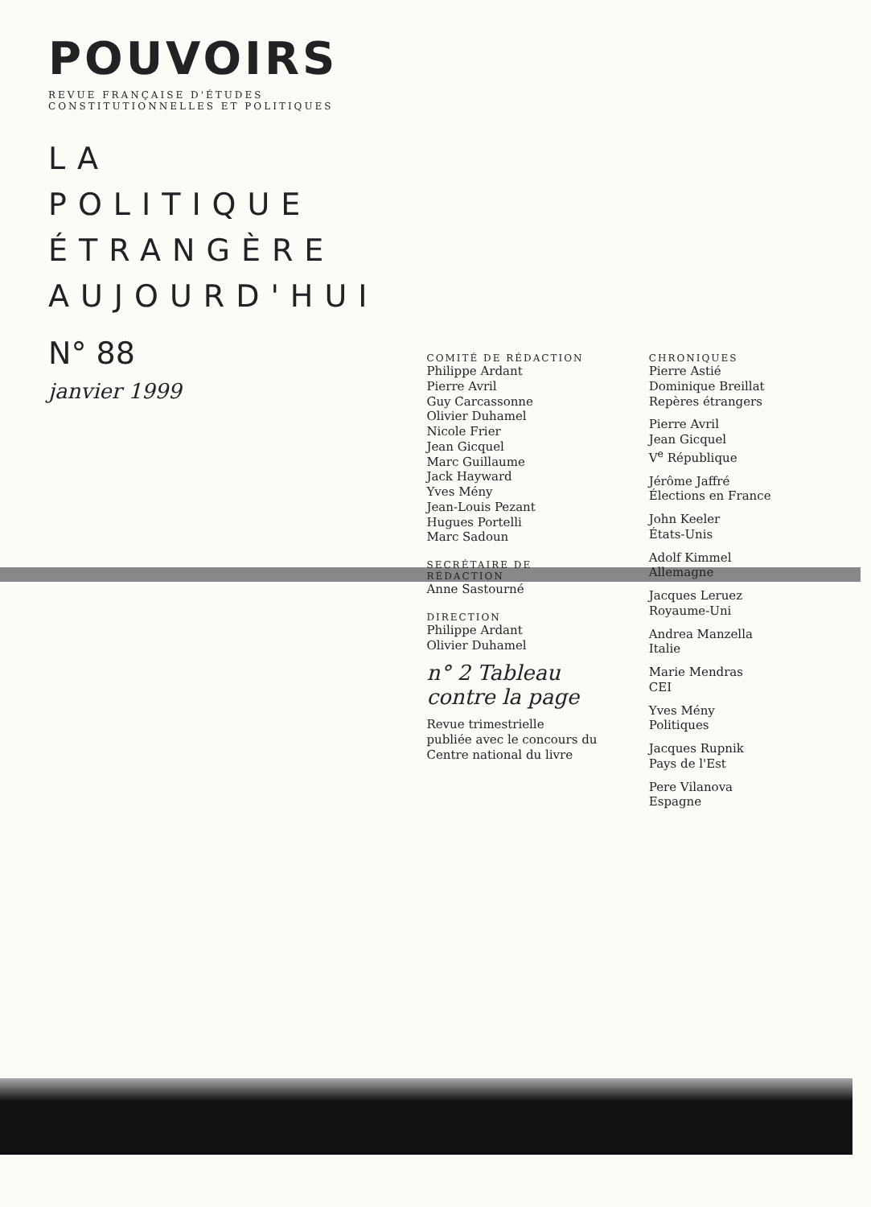POUVOIRS
REVUE FRANÇAISE D'ÉTUDES CONSTITUTIONNELLES ET POLITIQUES
LA POLITIQUE
ÉTRANGÈRE
AUJOURD'HUI
N° 88
janvier 1999
COMITÉ DE RÉDACTION
Philippe Ardant
Pierre Avril
Guy Carcassonne
Olivier Duhamel
Nicole Frier
Jean Gicquel
Marc Guillaume
Jack Hayward
Yves Mény
Jean-Louis Pezant
Hugues Portelli
Marc Sadoun
SECRÉTAIRE DE RÉDACTION
Anne Sastourné
DIRECTION
Philippe Ardant
Olivier Duhamel
n° 2 Tableau
contre la page
Revue trimestrielle
publiée avec le concours du
Centre national du livre
CHRONIQUES
Pierre Astié
Dominique Breillat
Repères étrangers
Pierre Avril
Jean Gicquel
V<sup>e</sup> République
Jérôme Jaffré
Élections en France
John Keeler
États-Unis
Adolf Kimmel
Allemagne
Jacques Leruez
Royaume-Uni
Andrea Manzella
Italie
Marie Mendras
CEI
Yves Mény
Politiques
Jacques Rupnik
Pays de l'Est
Pere Vilanova
Espagne